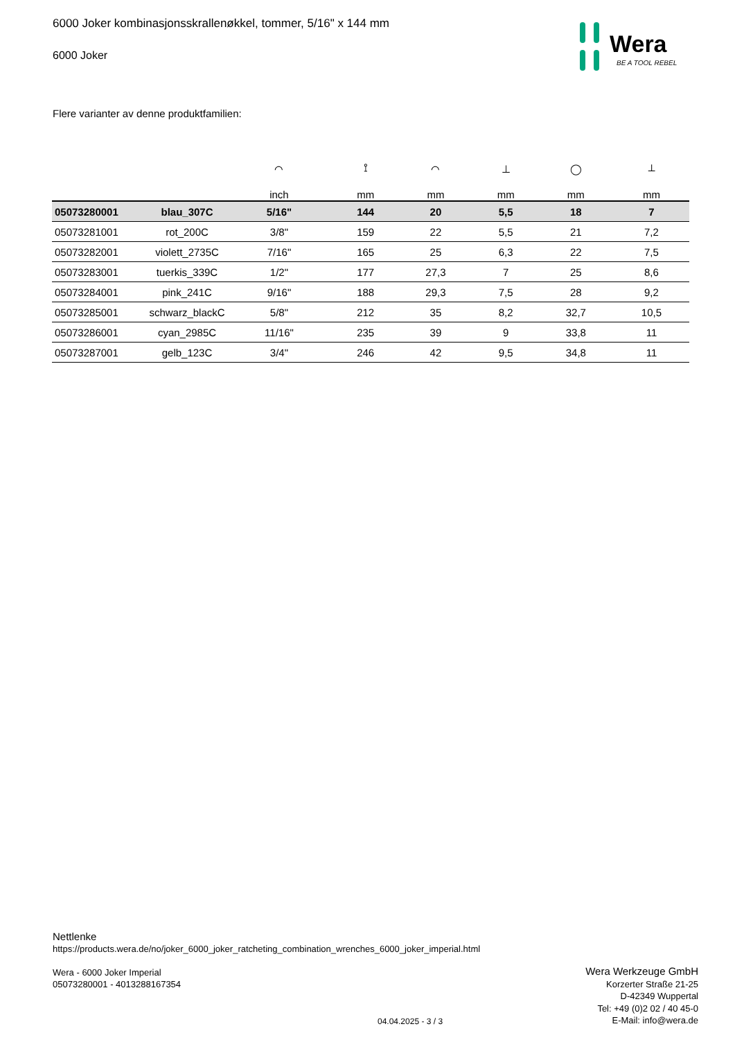6000 Joker kombinasjonsskrallenøkkel, tommer, 5/16" x 144 mm
6000 Joker
Wera
BE A TOOL REBEL
Flere varianter av denne produktfamilien:
| | | ⌒ | ⟟ | ⌒ | ⊥ | ◯ | ⟂ |
| --- | --- | --- | --- | --- | --- | --- | --- |
| | | inch | mm | mm | mm | mm | mm |
| 05073280001 | blau_307C | 5/16" | 144 | 20 | 5,5 | 18 | 7 |
| 05073281001 | rot_200C | 3/8" | 159 | 22 | 5,5 | 21 | 7,2 |
| 05073282001 | violett_2735C | 7/16" | 165 | 25 | 6,3 | 22 | 7,5 |
| 05073283001 | tuerkis_339C | 1/2" | 177 | 27,3 | 7 | 25 | 8,6 |
| 05073284001 | pink_241C | 9/16" | 188 | 29,3 | 7,5 | 28 | 9,2 |
| 05073285001 | schwarz_blackC | 5/8" | 212 | 35 | 8,2 | 32,7 | 10,5 |
| 05073286001 | cyan_2985C | 11/16" | 235 | 39 | 9 | 33,8 | 11 |
| 05073287001 | gelb_123C | 3/4" | 246 | 42 | 9,5 | 34,8 | 11 |
Nettlenke
https://products.wera.de/no/joker_6000_joker_ratcheting_combination_wrenches_6000_joker_imperial.html
Wera - 6000 Joker Imperial
05073280001 - 4013288167354
Wera Werkzeuge GmbH
Korzerter Straße 21-25
D-42349 Wuppertal
Tel: +49 (0)2 02 / 40 45-0
E-Mail: info@wera.de
04.04.2025 - 3 / 3